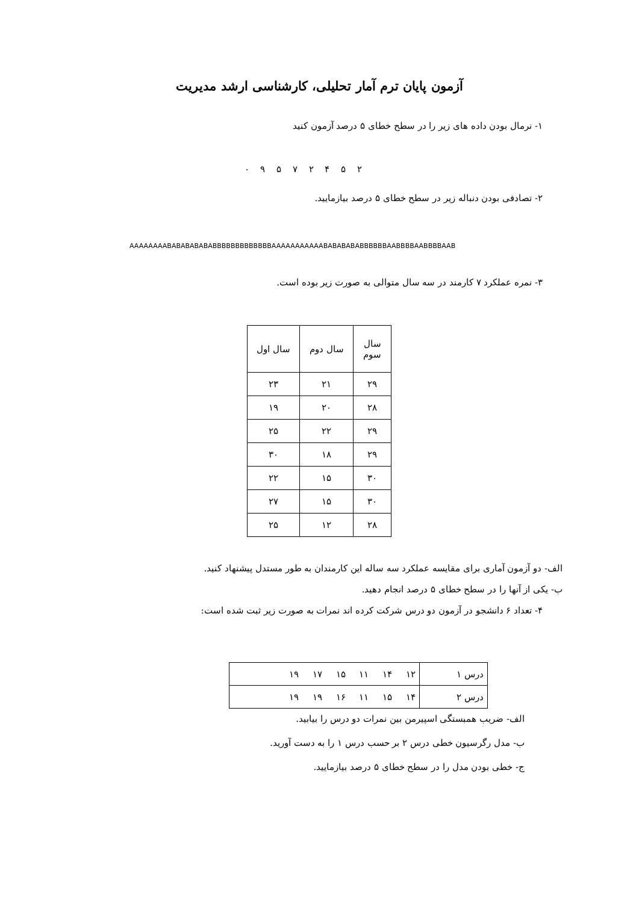آزمون پایان ترم آمار تحلیلی، کارشناسی ارشد مدیریت
۱- نرمال بودن داده های زیر را در سطح خطای ۵ درصد آزمون کنید
۲ ۵ ۴ ۲ ۷ ۵ ۹ ۰
۲- تصادفی بودن دنباله زیر در سطح خطای ۵ درصد بیازمایید.
AAAAAAAABABABABABABBBBBBBBBBBBBAAAAAAAAAAABABABABABBBBBBAABBBBAABBBBAAB
۳- نمره عملکرد ۷ کارمند در سه سال متوالی به صورت زیر بوده است.
| سال سوم | سال دوم | سال اول |
| --- | --- | --- |
| ۲۹ | ۲۱ | ۲۳ |
| ۲۸ | ۲۰ | ۱۹ |
| ۲۹ | ۲۲ | ۲۵ |
| ۲۹ | ۱۸ | ۳۰ |
| ۳۰ | ۱۵ | ۲۲ |
| ۳۰ | ۱۵ | ۲۷ |
| ۲۸ | ۱۲ | ۲۵ |
الف- دو آزمون آماری برای مقایسه عملکرد سه ساله این کارمندان به طور مستدل پیشنهاد کنید.
ب- یکی از آنها را در سطح خطای ۵ درصد انجام دهید.
۴- تعداد ۶ دانشجو در آزمون دو درس شرکت کرده اند نمرات به صورت زیر ثبت شده است:
| درس ۱ | ۱۲ ۱۴ ۱۱ ۱۵ ۱۷ ۱۹ |
| درس ۲ | ۱۴ ۱۵ ۱۱ ۱۶ ۱۹ ۱۹ |
الف- ضریب همبستگی اسپیرمن بین نمرات دو درس را بیابید.
ب- مدل رگرسیون خطی درس ۲ بر حسب درس ۱ را به دست آورید.
ج- خطی بودن مدل را در سطح خطای ۵ درصد بیازمایید.